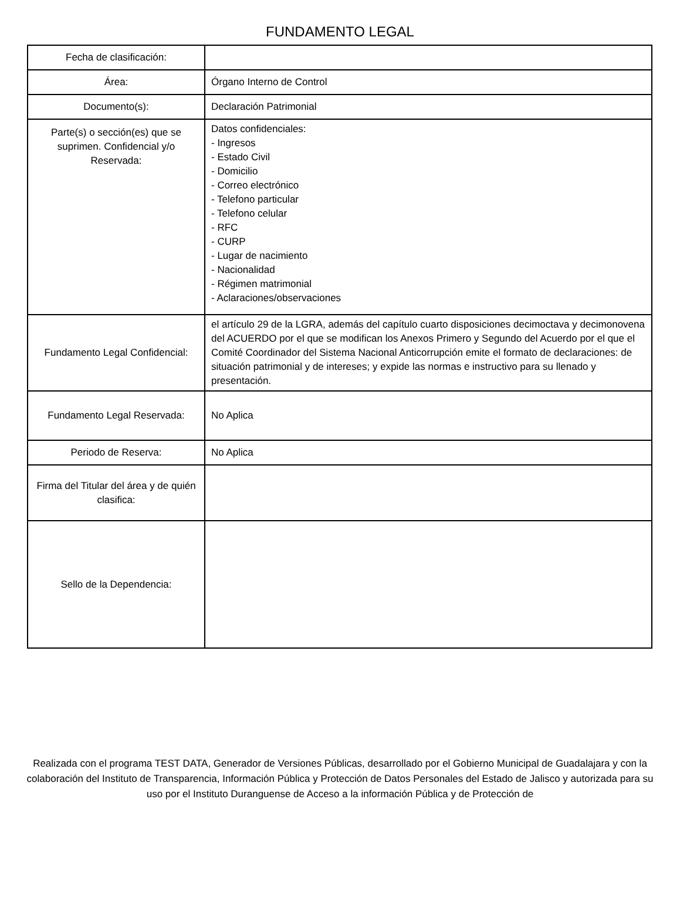FUNDAMENTO LEGAL
| Fecha de clasificación: | |
| Área: | Órgano Interno de Control |
| Documento(s): | Declaración Patrimonial |
| Parte(s) o sección(es) que se suprimen. Confidencial y/o Reservada: | Datos confidenciales: - Ingresos - Estado Civil - Domicilio - Correo electrónico - Telefono particular - Telefono celular - RFC - CURP - Lugar de nacimiento - Nacionalidad - Régimen matrimonial - Aclaraciones/observaciones |
| Fundamento Legal Confidencial: | el artículo 29 de la LGRA, además del capítulo cuarto disposiciones decimoctava y decimonovena del ACUERDO por el que se modifican los Anexos Primero y Segundo del Acuerdo por el que el Comité Coordinador del Sistema Nacional Anticorrupción emite el formato de declaraciones: de situación patrimonial y de intereses; y expide las normas e instructivo para su llenado y presentación. |
| Fundamento Legal Reservada: | No Aplica |
| Periodo de Reserva: | No Aplica |
| Firma del Titular del área y de quién clasifica: | |
| Sello de la Dependencia: | |
Realizada con el programa TEST DATA, Generador de Versiones Públicas, desarrollado por el Gobierno Municipal de Guadalajara y con la colaboración del Instituto de Transparencia, Información Pública y Protección de Datos Personales del Estado de Jalisco y autorizada para su uso por el Instituto Duranguense de Acceso a la información Pública y de Protección de